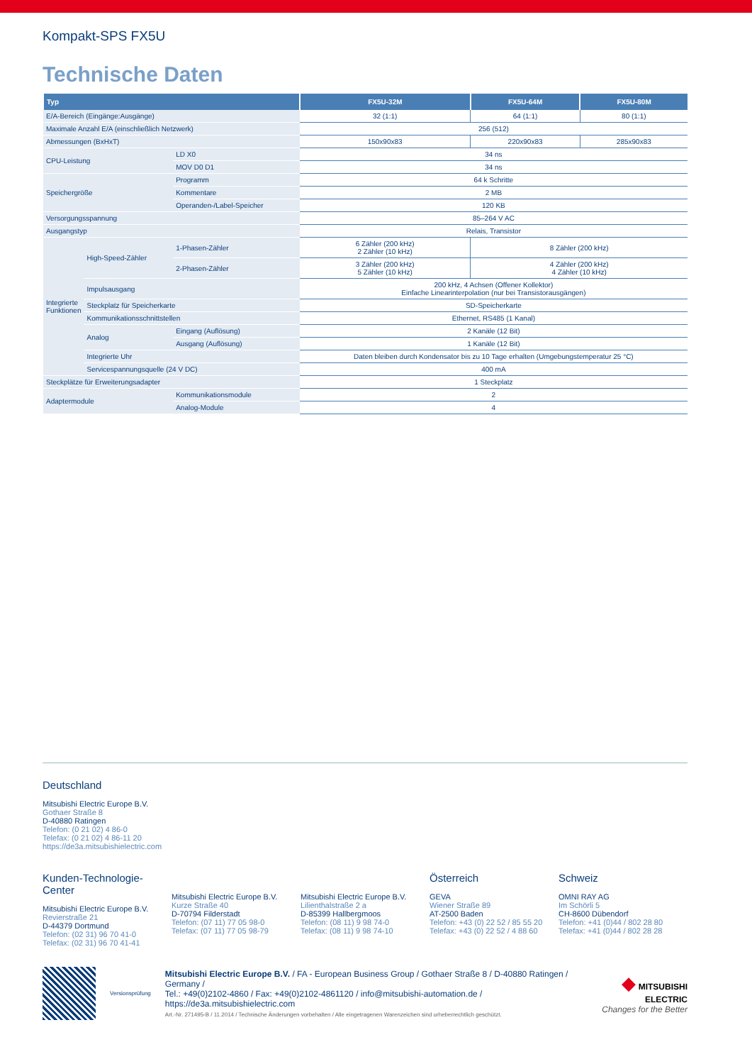Kompakt-SPS FX5U
Technische Daten
| Typ | | | FX5U-32M | FX5U-64M | FX5U-80M |
| --- | --- | --- | --- | --- | --- |
| E/A-Bereich (Eingänge:Ausgänge) | | | 32 (1:1) | 64 (1:1) | 80 (1:1) |
| Maximale Anzahl E/A (einschließlich Netzwerk) | | | 256 (512) | | |
| Abmessungen (BxHxT) | | | 150x90x83 | 220x90x83 | 285x90x83 |
| CPU-Leistung | | LD X0 | 34 ns | | |
| | | MOV D0 D1 | 34 ns | | |
| Speichergröße | | Programm | 64 k Schritte | | |
| | | Kommentare | 2 MB | | |
| | | Operanden-/Label-Speicher | 120 KB | | |
| Versorgungsspannung | | | 85–264 V AC | | |
| Ausgangstyp | | | Relais, Transistor | | |
| Integrierte Funktionen | High-Speed-Zähler | 1-Phasen-Zähler | 6 Zähler (200 kHz) 2 Zähler (10 kHz) | 8 Zähler (200 kHz) | |
| | | 2-Phasen-Zähler | 3 Zähler (200 kHz) 5 Zähler (10 kHz) | 4 Zähler (200 kHz) 4 Zähler (10 kHz) | |
| | Impulsausgang | | 200 kHz, 4 Achsen (Offener Kollektor) Einfache Linearinterpolation (nur bei Transistorausgängen) | | |
| | Steckplatz für Speicherkarte | | SD-Speicherkarte | | |
| | Kommunikationsschnittstellen | | Ethernet, RS485 (1 Kanal) | | |
| | Analog | Eingang (Auflösung) | 2 Kanäle (12 Bit) | | |
| | | Ausgang (Auflösung) | 1 Kanäle (12 Bit) | | |
| | Integrierte Uhr | | Daten bleiben durch Kondensator bis zu 10 Tage erhalten (Umgebungstemperatur 25 °C) | | |
| | Servicespannungsquelle (24 V DC) | | 400 mA | | |
| Steckplätze für Erweiterungsadapter | | | 1 Steckplatz | | |
| Adaptermodule | | Kommunikationsmodule | 2 | | |
| | | Analog-Module | 4 | | |
Deutschland
Mitsubishi Electric Europe B.V.
Gothaer Straße 8
D-40880 Ratingen
Telefon: (0 21 02) 4 86-0
Telefax: (0 21 02) 4 86-11 20
https://de3a.mitsubishielectric.com
Kunden-Technologie-Center
Mitsubishi Electric Europe B.V.
Revierstraße 21
D-44379 Dortmund
Telefon: (02 31) 96 70 41-0
Telefax: (02 31) 96 70 41-41
Mitsubishi Electric Europe B.V.
Kurze Straße 40
D-70794 Filderstadt
Telefon: (07 11) 77 05 98-0
Telefax: (07 11) 77 05 98-79
Mitsubishi Electric Europe B.V.
Lilienthalstraße 2 a
D-85399 Hallbergmoos
Telefon: (08 11) 9 98 74-0
Telefax: (08 11) 9 98 74-10
Österreich
GEVA
Wiener Straße 89
AT-2500 Baden
Telefon: +43 (0) 22 52 / 85 55 20
Telefax: +43 (0) 22 52 / 4 88 60
Schweiz
OMNI RAY AG
Im Schörli 5
CH-8600 Dübendorf
Telefon: +41 (0)44 / 802 28 80
Telefax: +41 (0)44 / 802 28 28
Versionsprüfung
Mitsubishi Electric Europe B.V. / FA - European Business Group / Gothaer Straße 8 / D-40880 Ratingen / Germany /
Tel.: +49(0)2102-4860 / Fax: +49(0)2102-4861120 / info@mitsubishi-automation.de / https://de3a.mitsubishielectric.com
Art.-Nr. 271495-B / 11.2014 / Technische Änderungen vorbehalten / Alle eingetragenen Warenzeichen sind urheberrechtlich geschützt.
◆ MITSUBISHI
ELECTRIC
Changes for the Better